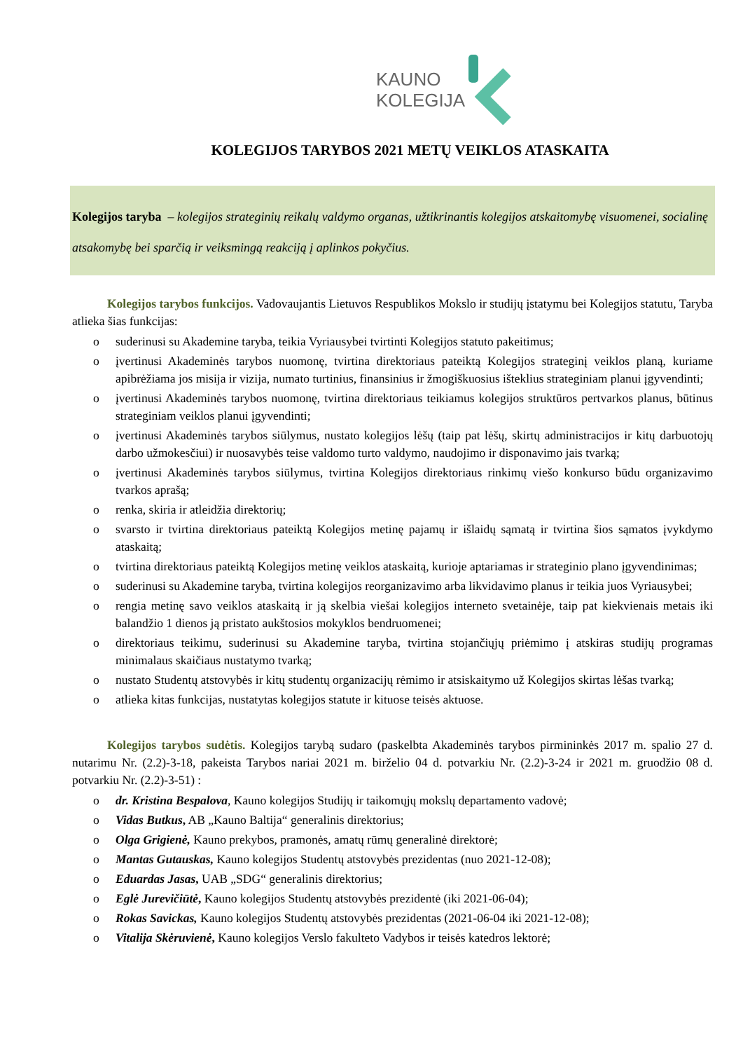KAUNO
KOLEGIJA
KOLEGIJOS TARYBOS 2021 METŲ VEIKLOS ATASKAITA
Kolegijos taryba – kolegijos strateginių reikalų valdymo organas, užtikrinantis kolegijos atskaitomybę visuomenei, socialinę atsakomybę bei sparčią ir veiksmingą reakciją į aplinkos pokyčius.
Kolegijos tarybos funkcijos. Vadovaujantis Lietuvos Respublikos Mokslo ir studijų įstatymu bei Kolegijos statutu, Taryba atlieka šias funkcijas:
o suderinusi su Akademine taryba, teikia Vyriausybei tvirtinti Kolegijos statuto pakeitimus;
o įvertinusi Akademinės tarybos nuomonę, tvirtina direktoriaus pateiktą Kolegijos strateginį veiklos planą, kuriame apibrėžiama jos misija ir vizija, numato turtinius, finansinius ir žmogiškuosius išteklius strateginiam planui įgyvendinti;
o įvertinusi Akademinės tarybos nuomonę, tvirtina direktoriaus teikiamus kolegijos struktūros pertvarkos planus, būtinus strateginiam veiklos planui įgyvendinti;
o įvertinusi Akademinės tarybos siūlymus, nustato kolegijos lėšų (taip pat lėšų, skirtų administracijos ir kitų darbuotojų darbo užmokesčiui) ir nuosavybės teise valdomo turto valdymo, naudojimo ir disponavimo jais tvarką;
o įvertinusi Akademinės tarybos siūlymus, tvirtina Kolegijos direktoriaus rinkimų viešo konkurso būdu organizavimo tvarkos aprašą;
o renka, skiria ir atleidžia direktorių;
o svarsto ir tvirtina direktoriaus pateiktą Kolegijos metinę pajamų ir išlaidų sąmatą ir tvirtina šios sąmatos įvykdymo ataskaitą;
o tvirtina direktoriaus pateiktą Kolegijos metinę veiklos ataskaitą, kurioje aptariamas ir strateginio plano įgyvendinimas;
o suderinusi su Akademine taryba, tvirtina kolegijos reorganizavimo arba likvidavimo planus ir teikia juos Vyriausybei;
o rengia metinę savo veiklos ataskaitą ir ją skelbia viešai kolegijos interneto svetainėje, taip pat kiekvienais metais iki balandžio 1 dienos ją pristato aukštosios mokyklos bendruomenei;
o direktoriaus teikimu, suderinusi su Akademine taryba, tvirtina stojančiųjų priėmimo į atskiras studijų programas minimalaus skaičiaus nustatymo tvarką;
o nustato Studentų atstovybės ir kitų studentų organizacijų rėmimo ir atsiskaitymo už Kolegijos skirtas lėšas tvarką;
o atlieka kitas funkcijas, nustatytas kolegijos statute ir kituose teisės aktuose.
Kolegijos tarybos sudėtis. Kolegijos tarybą sudaro (paskelbta Akademinės tarybos pirmininkės 2017 m. spalio 27 d. nutarimu Nr. (2.2)-3-18, pakeista Tarybos nariai 2021 m. birželio 04 d. potvarkiu Nr. (2.2)-3-24 ir 2021 m. gruodžio 08 d. potvarkiu Nr. (2.2)-3-51) :
o dr. Kristina Bespalova, Kauno kolegijos Studijų ir taikomųjų mokslų departamento vadovė;
o Vidas Butkus, AB „Kauno Baltija“ generalinis direktorius;
o Olga Grigienė, Kauno prekybos, pramonės, amatų rūmų generalinė direktorė;
o Mantas Gutauskas, Kauno kolegijos Studentų atstovybės prezidentas (nuo 2021-12-08);
o Eduardas Jasas, UAB „SDG“ generalinis direktorius;
o Eglė Jurevičiūtė, Kauno kolegijos Studentų atstovybės prezidentė (iki 2021-06-04);
o Rokas Savickas, Kauno kolegijos Studentų atstovybės prezidentas (2021-06-04 iki 2021-12-08);
o Vitalija Skėruvienė, Kauno kolegijos Verslo fakulteto Vadybos ir teisės katedros lektorė;